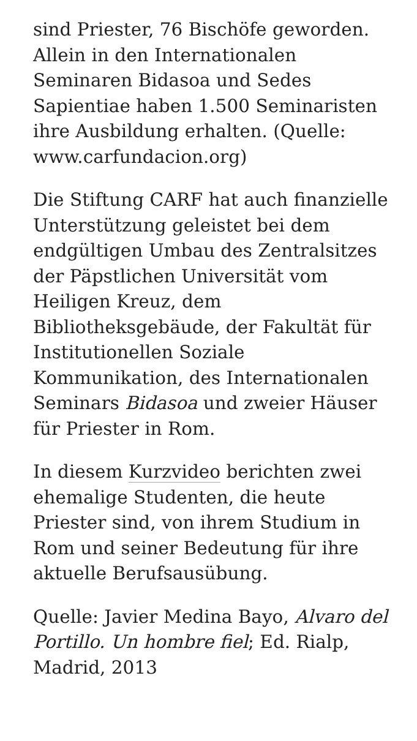sind Priester, 76 Bischöfe geworden. Allein in den Internationalen Seminaren Bidasoa und Sedes Sapientiae haben 1.500 Seminaristen ihre Ausbildung erhalten. (Quelle: www.carfundacion.org)
Die Stiftung CARF hat auch finanzielle Unterstützung geleistet bei dem endgültigen Umbau des Zentralsitzes der Päpstlichen Universität vom Heiligen Kreuz, dem Bibliotheksgebäude, der Fakultät für Institutionellen Soziale Kommunikation, des Internationalen Seminars Bidasoa und zweier Häuser für Priester in Rom.
In diesem Kurzvideo berichten zwei ehemalige Studenten, die heute Priester sind, von ihrem Studium in Rom und seiner Bedeutung für ihre aktuelle Berufsausübung.
Quelle: Javier Medina Bayo, Alvaro del Portillo. Un hombre fiel; Ed. Rialp, Madrid, 2013